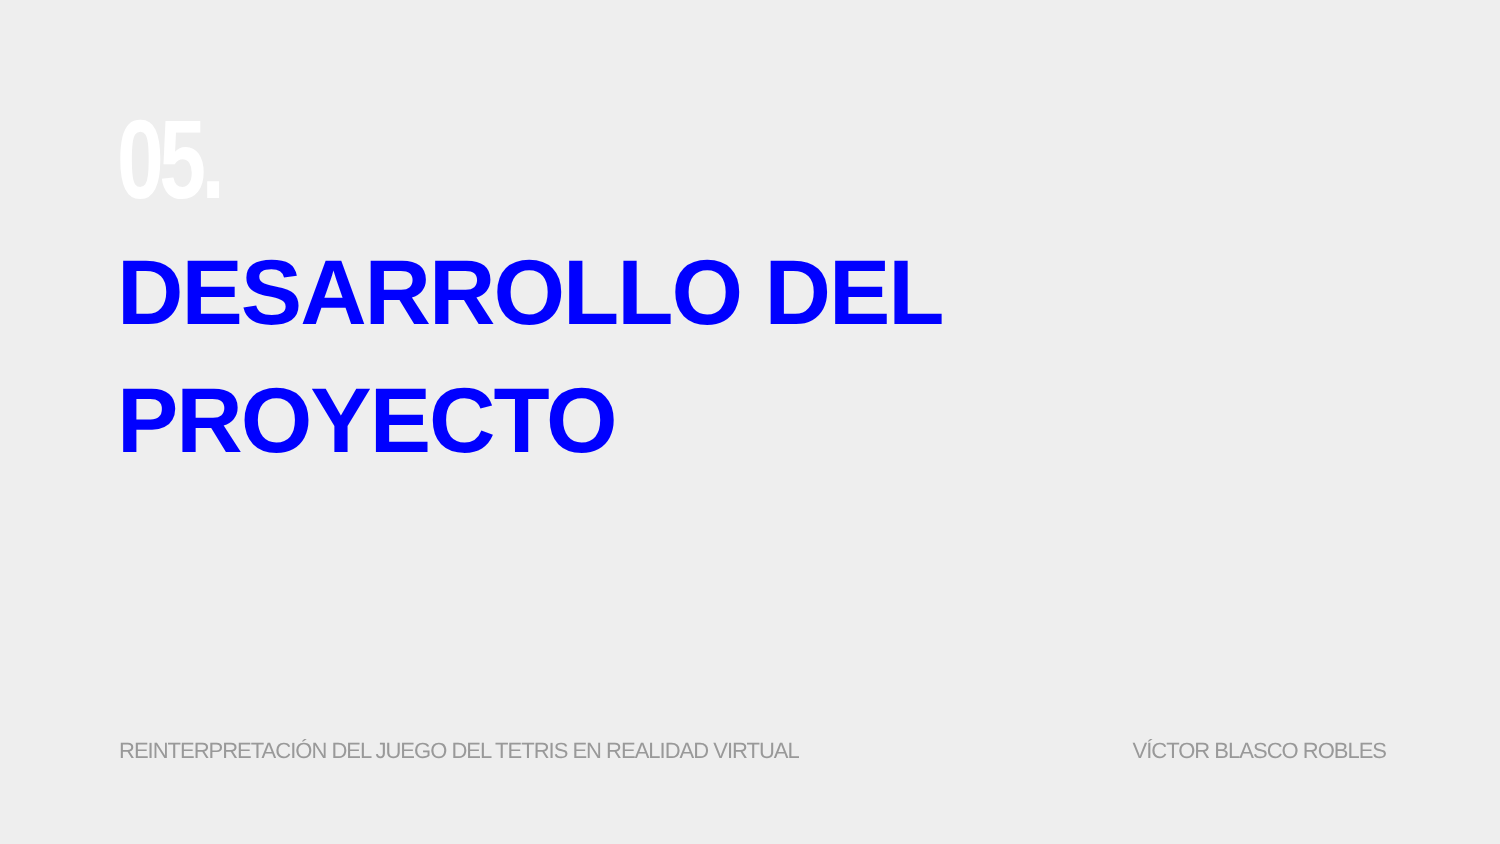05.
DESARROLLO DEL
PROYECTO
REINTERPRETACIÓN DEL JUEGO DEL TETRIS EN REALIDAD VIRTUAL VÍCTOR BLASCO ROBLES